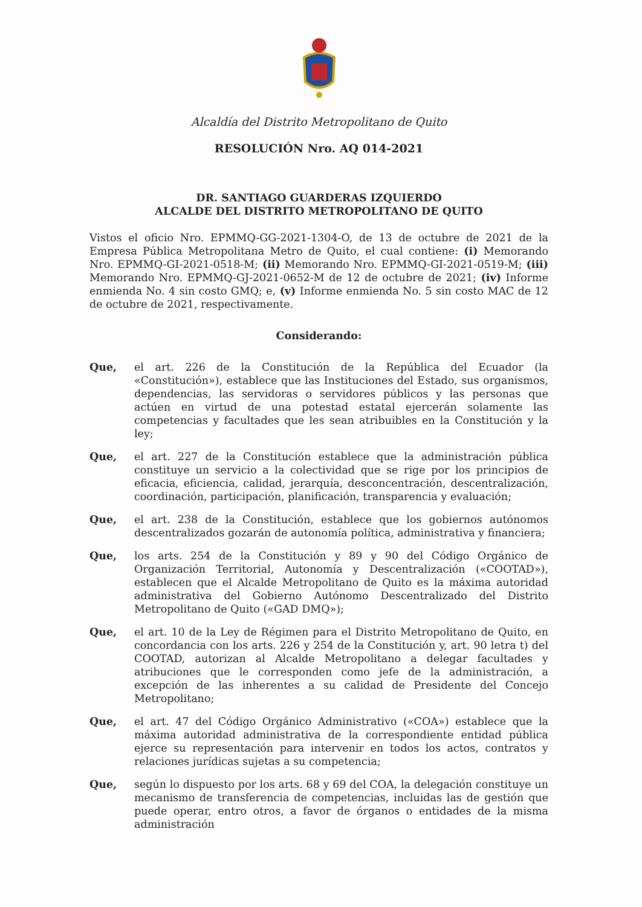Alcaldía del Distrito Metropolitano de Quito
RESOLUCIÓN Nro. AQ 014-2021
DR. SANTIAGO GUARDERAS IZQUIERDO
ALCALDE DEL DISTRITO METROPOLITANO DE QUITO
Vistos el oficio Nro. EPMMQ-GG-2021-1304-O, de 13 de octubre de 2021 de la Empresa Pública Metropolitana Metro de Quito, el cual contiene: (i) Memorando Nro. EPMMQ-GI-2021-0518-M; (ii) Memorando Nro. EPMMQ-GI-2021-0519-M; (iii) Memorando Nro. EPMMQ-GJ-2021-0652-M de 12 de octubre de 2021; (iv) Informe enmienda No. 4 sin costo GMQ; e, (v) Informe enmienda No. 5 sin costo MAC de 12 de octubre de 2021, respectivamente.
Considerando:
Que, el art. 226 de la Constitución de la República del Ecuador (la «Constitución»), establece que las Instituciones del Estado, sus organismos, dependencias, las servidoras o servidores públicos y las personas que actúen en virtud de una potestad estatal ejercerán solamente las competencias y facultades que les sean atribuibles en la Constitución y la ley;
Que, el art. 227 de la Constitución establece que la administración pública constituye un servicio a la colectividad que se rige por los principios de eficacia, eficiencia, calidad, jerarquía, desconcentración, descentralización, coordinación, participación, planificación, transparencia y evaluación;
Que, el art. 238 de la Constitución, establece que los gobiernos autónomos descentralizados gozarán de autonomía política, administrativa y financiera;
Que, los arts. 254 de la Constitución y 89 y 90 del Código Orgánico de Organización Territorial, Autonomía y Descentralización («COOTAD»), establecen que el Alcalde Metropolitano de Quito es la máxima autoridad administrativa del Gobierno Autónomo Descentralizado del Distrito Metropolitano de Quito («GAD DMQ»);
Que, el art. 10 de la Ley de Régimen para el Distrito Metropolitano de Quito, en concordancia con los arts. 226 y 254 de la Constitución y, art. 90 letra t) del COOTAD, autorizan al Alcalde Metropolitano a delegar facultades y atribuciones que le corresponden como jefe de la administración, a excepción de las inherentes a su calidad de Presidente del Concejo Metropolitano;
Que, el art. 47 del Código Orgánico Administrativo («COA») establece que la máxima autoridad administrativa de la correspondiente entidad pública ejerce su representación para intervenir en todos los actos, contratos y relaciones jurídicas sujetas a su competencia;
Que, según lo dispuesto por los arts. 68 y 69 del COA, la delegación constituye un mecanismo de transferencia de competencias, incluidas las de gestión que puede operar, entro otros, a favor de órganos o entidades de la misma administración